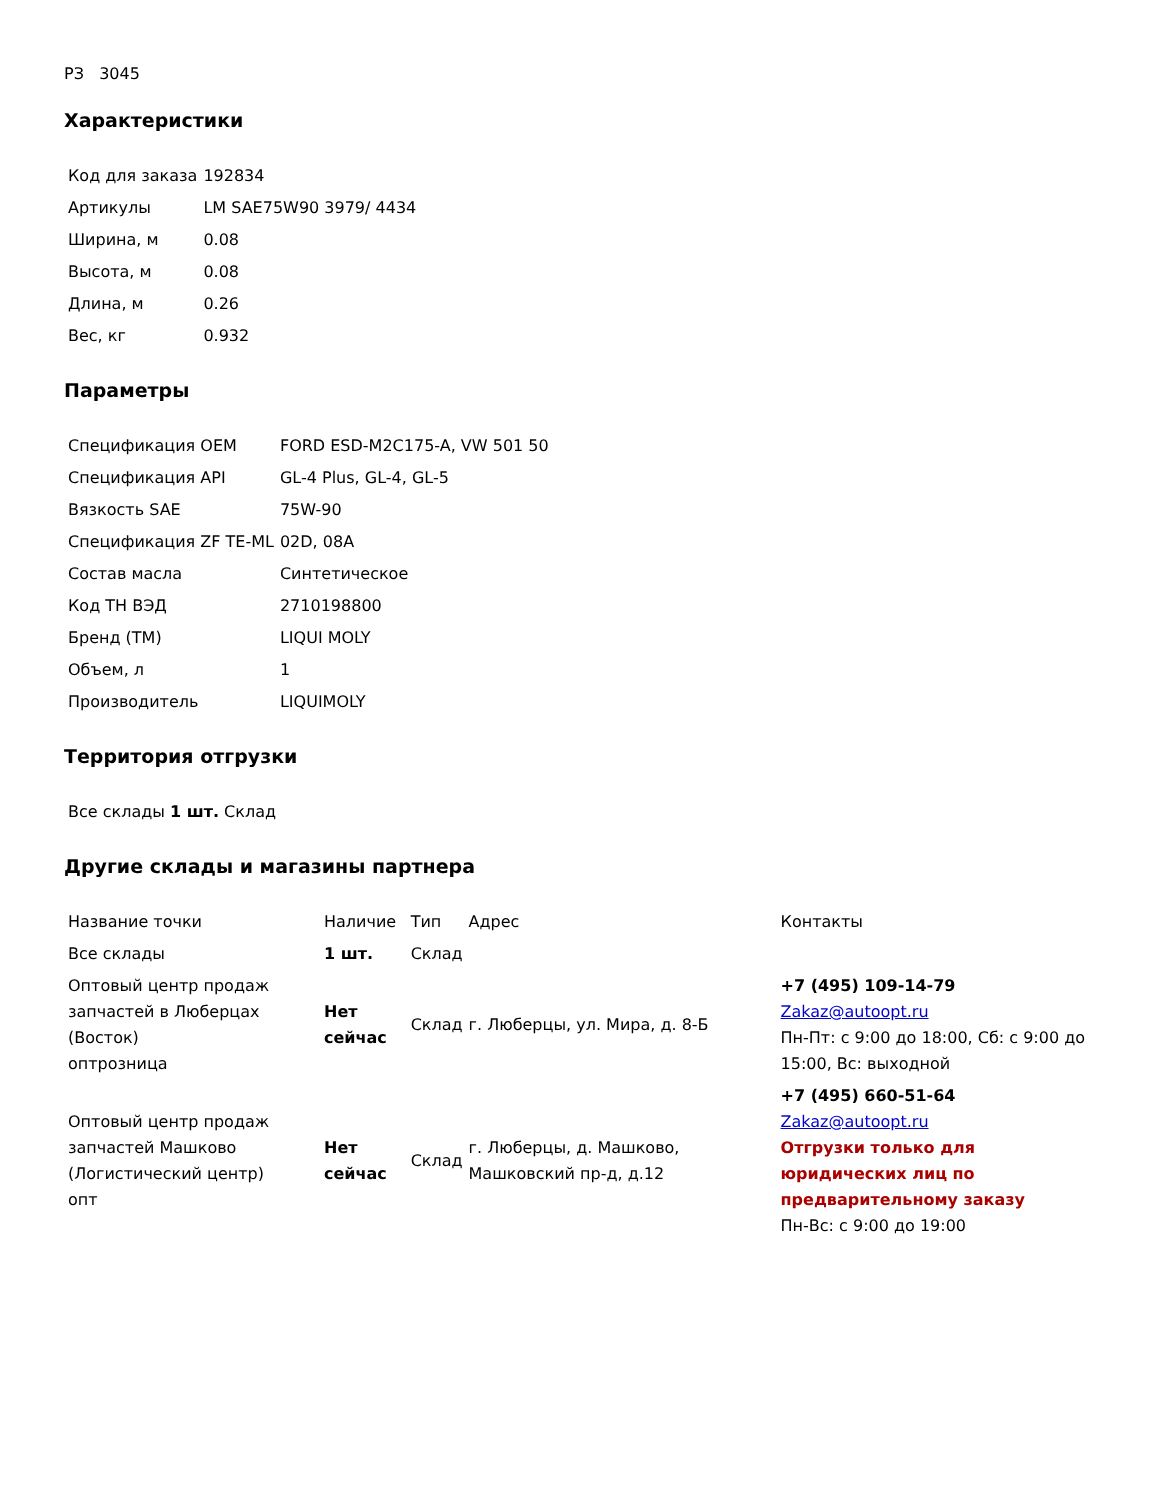РЗ 3045
Характеристики
| Код для заказа | 192834 |
| Артикулы | LM SAE75W90 3979/ 4434 |
| Ширина, м | 0.08 |
| Высота, м | 0.08 |
| Длина, м | 0.26 |
| Вес, кг | 0.932 |
Параметры
| Спецификация OEM | FORD ESD-M2C175-A, VW 501 50 |
| Спецификация API | GL-4 Plus, GL-4, GL-5 |
| Вязкость SAE | 75W-90 |
| Спецификация ZF TE-ML | 02D, 08A |
| Состав масла | Синтетическое |
| Код ТН ВЭД | 2710198800 |
| Бренд (ТМ) | LIQUI MOLY |
| Объем, л | 1 |
| Производитель | LIQUIMOLY |
Территория отгрузки
| Все склады 1 шт. Склад |
Другие склады и магазины партнера
| Название точки | Наличие | Тип | Адрес | Контакты |
| Все склады | 1 шт. | Склад | | |
| Оптовый центр продаж запчастей в Люберцах (Восток) оптрозница | Нет сейчас | Склад | г. Люберцы, ул. Мира, д. 8-Б | +7 (495) 109-14-79 Zakaz@autoopt.ru Пн-Пт: с 9:00 до 18:00, Сб: с 9:00 до 15:00, Вс: выходной |
| Оптовый центр продаж запчастей Машково (Логистический центр) опт | Нет сейчас | Склад | г. Люберцы, д. Машково, Машковский пр-д, д.12 | +7 (495) 660-51-64 Zakaz@autoopt.ru Отгрузки только для юридических лиц по предварительному заказу Пн-Вс: с 9:00 до 19:00 |